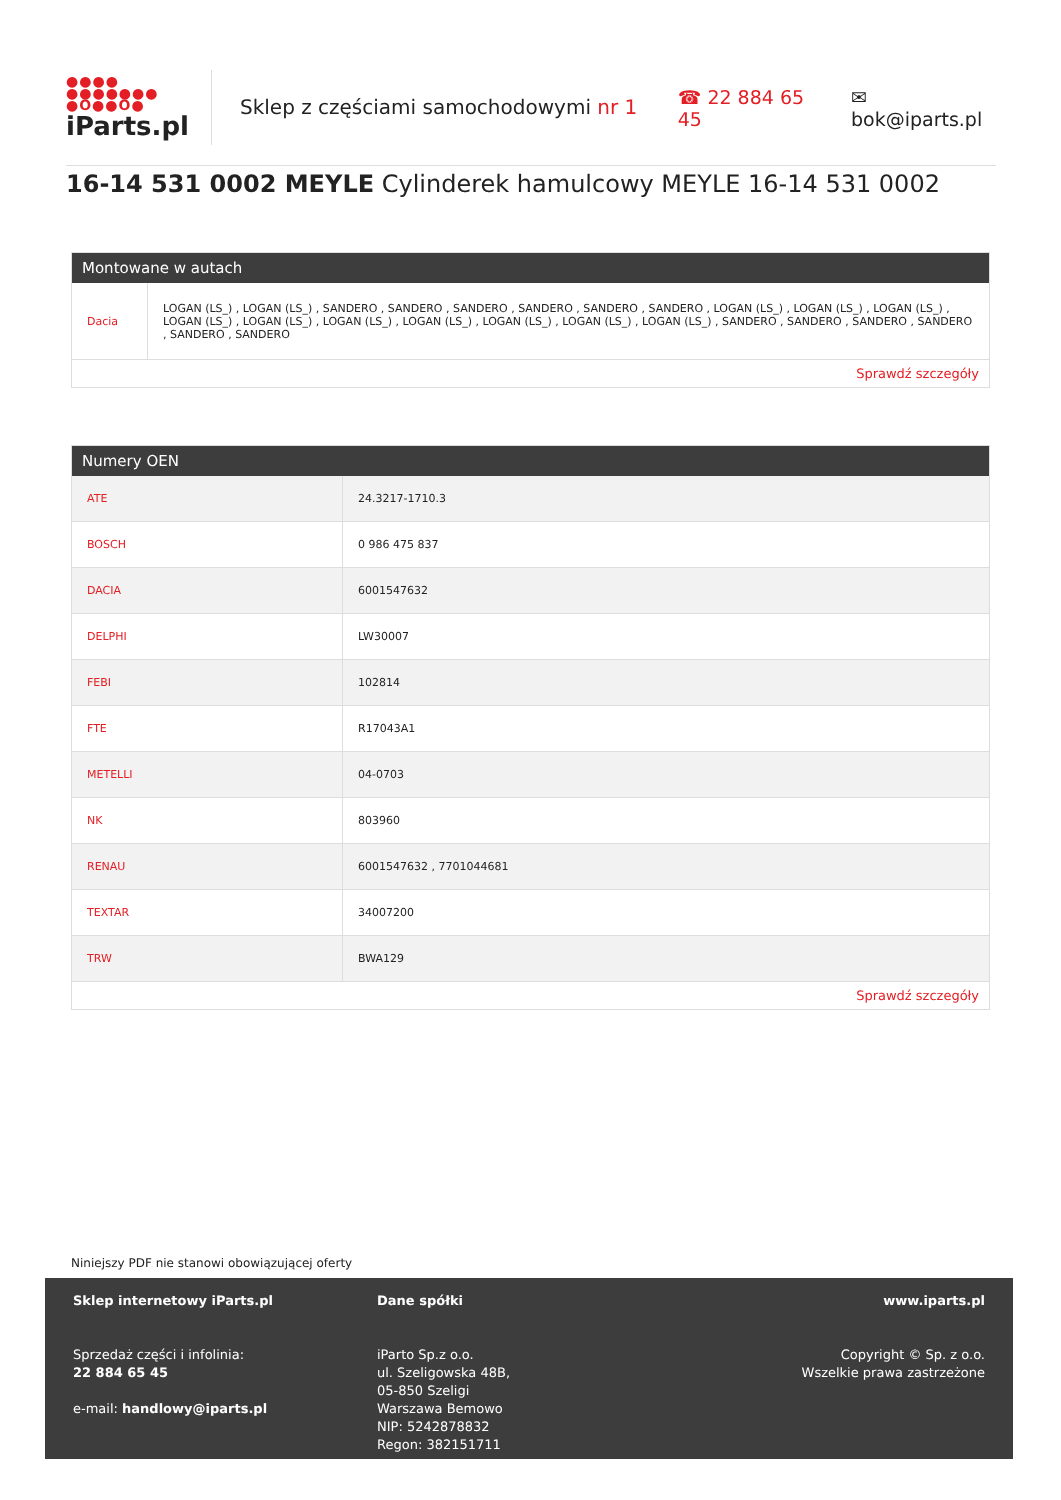●●●●
●●●●●●●
●O●●O●
iParts.pl
Sklep z częściami samochodowymi nr 1
☎ 22 884 65 45 ✉ bok@iparts.pl
16-14 531 0002 MEYLE Cylinderek hamulcowy MEYLE 16-14 531 0002
Montowane w autach
| Dacia | LOGAN (LS_) , LOGAN (LS_) , SANDERO , SANDERO , SANDERO , SANDERO , SANDERO , SANDERO , LOGAN (LS_) , LOGAN (LS_) , LOGAN (LS_) , LOGAN (LS_) , LOGAN (LS_) , LOGAN (LS_) , LOGAN (LS_) , LOGAN (LS_) , LOGAN (LS_) , LOGAN (LS_) , SANDERO , SANDERO , SANDERO , SANDERO , SANDERO , SANDERO |
Sprawdź szczegóły
Numery OEN
| ATE | 24.3217-1710.3 |
| BOSCH | 0 986 475 837 |
| DACIA | 6001547632 |
| DELPHI | LW30007 |
| FEBI | 102814 |
| FTE | R17043A1 |
| METELLI | 04-0703 |
| NK | 803960 |
| RENAU | 6001547632 , 7701044681 |
| TEXTAR | 34007200 |
| TRW | BWA129 |
Sprawdź szczegóły
Niniejszy PDF nie stanowi obowiązującej oferty
Sklep internetowy iParts.pl
Sprzedaż części i infolinia:
22 884 65 45
e-mail: handlowy@iparts.pl
Dane spółki
iParto Sp.z o.o.
ul. Szeligowska 48B,
05-850 Szeligi
Warszawa Bemowo
NIP: 5242878832
Regon: 382151711
www.iparts.pl
Copyright © Sp. z o.o.
Wszelkie prawa zastrzeżone